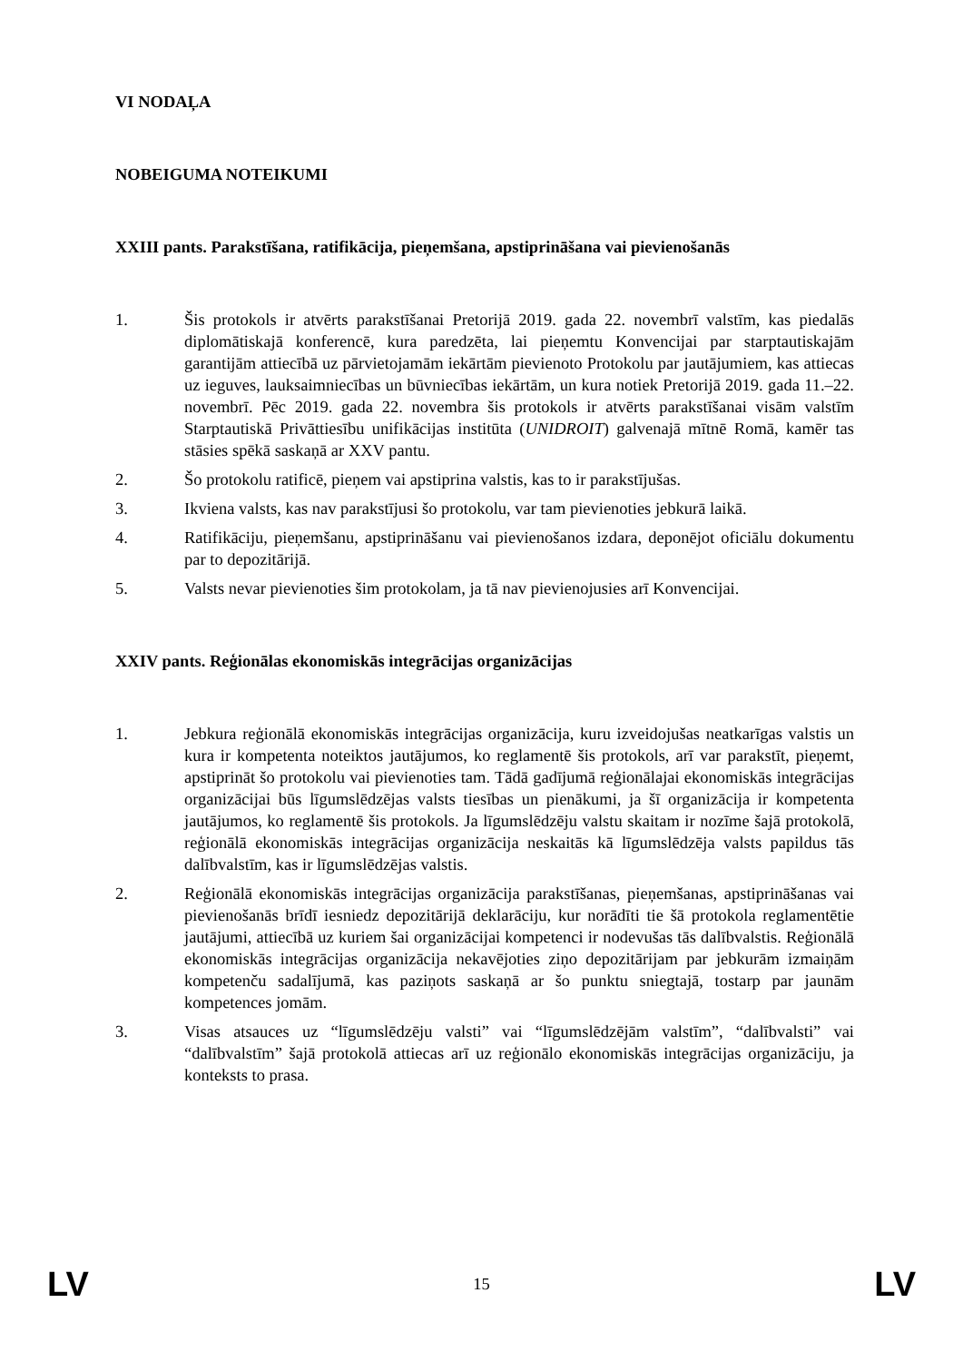VI NODAĻA
NOBEIGUMA NOTEIKUMI
XXIII pants. Parakstīšana, ratifikācija, pieņemšana, apstiprināšana vai pievienošanās
1. Šis protokols ir atvērts parakstīšanai Pretorijā 2019. gada 22. novembrī valstīm, kas piedalās diplomātiskajā konferencē, kura paredzēta, lai pieņemtu Konvencijai par starptautiskajām garantijām attiecībā uz pārvietojamām iekārtām pievienoto Protokolu par jautājumiem, kas attiecas uz ieguves, lauksaimniecības un būvniecības iekārtām, un kura notiek Pretorijā 2019. gada 11.–22. novembrī. Pēc 2019. gada 22. novembra šis protokols ir atvērts parakstīšanai visām valstīm Starptautiskā Privāttiesību unifikācijas institūta (UNIDROIT) galvenajā mītnē Romā, kamēr tas stāsies spēkā saskaņā ar XXV pantu.
2. Šo protokolu ratificē, pieņem vai apstiprina valstis, kas to ir parakstījušas.
3. Ikviena valsts, kas nav parakstījusi šo protokolu, var tam pievienoties jebkurā laikā.
4. Ratifikāciju, pieņemšanu, apstiprināšanu vai pievienošanos izdara, deponējot oficiālu dokumentu par to depozitārijā.
5. Valsts nevar pievienoties šim protokolam, ja tā nav pievienojusies arī Konvencijai.
XXIV pants. Reģionālas ekonomiskās integrācijas organizācijas
1. Jebkura reģionālā ekonomiskās integrācijas organizācija, kuru izveidojušas neatkarīgas valstis un kura ir kompetenta noteiktos jautājumos, ko reglamentē šis protokols, arī var parakstīt, pieņemt, apstiprināt šo protokolu vai pievienoties tam. Tādā gadījumā reģionālajai ekonomiskās integrācijas organizācijai būs līgumslēdzējas valsts tiesības un pienākumi, ja šī organizācija ir kompetenta jautājumos, ko reglamentē šis protokols. Ja līgumslēdzēju valstu skaitam ir nozīme šajā protokolā, reģionālā ekonomiskās integrācijas organizācija neskaitās kā līgumslēdzēja valsts papildus tās dalībvalstīm, kas ir līgumslēdzējas valstis.
2. Reģionālā ekonomiskās integrācijas organizācija parakstīšanas, pieņemšanas, apstiprināšanas vai pievienošanās brīdī iesniedz depozitārijā deklarāciju, kur norādīti tie šā protokola reglamentētie jautājumi, attiecībā uz kuriem šai organizācijai kompetenci ir nodevušas tās dalībvalstis. Reģionālā ekonomiskās integrācijas organizācija nekavējoties ziņo depozitārijam par jebkurām izmaiņām kompetenču sadalījumā, kas paziņots saskaņā ar šo punktu sniegtajā, tostarp par jaunām kompetences jomām.
3. Visas atsauces uz “līgumslēdzēju valsti” vai “līgumslēdzējām valstīm”, “dalībvalsti” vai “dalībvalstīm” šajā protokolā attiecas arī uz reģionālo ekonomiskās integrācijas organizāciju, ja konteksts to prasa.
LV 15 LV